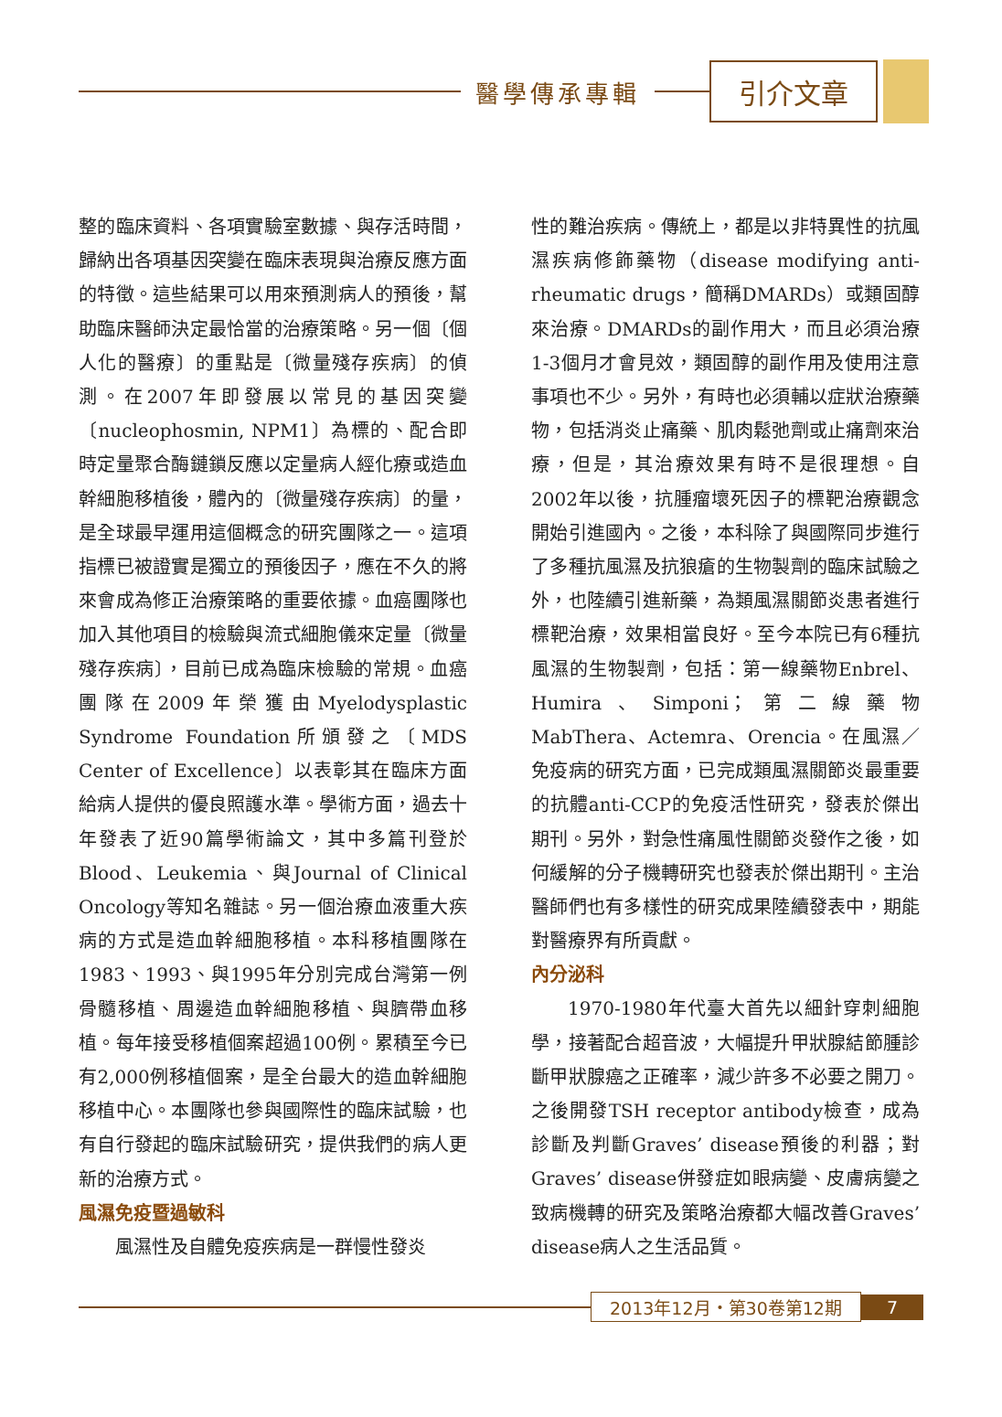醫學傳承專輯
引介文章
整的臨床資料、各項實驗室數據、與存活時間，歸納出各項基因突變在臨床表現與治療反應方面的特徵。這些結果可以用來預測病人的預後，幫助臨床醫師決定最恰當的治療策略。另一個〔個人化的醫療〕的重點是〔微量殘存疾病〕的偵測。在2007年即發展以常見的基因突變〔nucleophosmin, NPM1〕為標的、配合即時定量聚合酶鏈鎖反應以定量病人經化療或造血幹細胞移植後，體內的〔微量殘存疾病〕的量，是全球最早運用這個概念的研究團隊之一。這項指標已被證實是獨立的預後因子，應在不久的將來會成為修正治療策略的重要依據。血癌團隊也加入其他項目的檢驗與流式細胞儀來定量〔微量殘存疾病〕，目前已成為臨床檢驗的常規。血癌團隊在2009年榮獲由Myelodysplastic Syndrome Foundation所頒發之〔MDS Center of Excellence〕以表彰其在臨床方面給病人提供的優良照護水準。學術方面，過去十年發表了近90篇學術論文，其中多篇刊登於Blood、Leukemia、與Journal of Clinical Oncology等知名雜誌。另一個治療血液重大疾病的方式是造血幹細胞移植。本科移植團隊在1983、1993、與1995年分別完成台灣第一例骨髓移植、周邊造血幹細胞移植、與臍帶血移植。每年接受移植個案超過100例。累積至今已有2,000例移植個案，是全台最大的造血幹細胞移植中心。本團隊也參與國際性的臨床試驗，也有自行發起的臨床試驗研究，提供我們的病人更新的治療方式。
風濕免疫暨過敏科
風濕性及自體免疫疾病是一群慢性發炎
性的難治疾病。傳統上，都是以非特異性的抗風濕疾病修飾藥物（disease modifying anti-rheumatic drugs，簡稱DMARDs）或類固醇來治療。DMARDs的副作用大，而且必須治療1-3個月才會見效，類固醇的副作用及使用注意事項也不少。另外，有時也必須輔以症狀治療藥物，包括消炎止痛藥、肌肉鬆弛劑或止痛劑來治療，但是，其治療效果有時不是很理想。自2002年以後，抗腫瘤壞死因子的標靶治療觀念開始引進國內。之後，本科除了與國際同步進行了多種抗風濕及抗狼瘡的生物製劑的臨床試驗之外，也陸續引進新藥，為類風濕關節炎患者進行標靶治療，效果相當良好。至今本院已有6種抗風濕的生物製劑，包括：第一線藥物Enbrel、Humira、Simponi；第二線藥物MabThera、Actemra、Orencia。在風濕／免疫病的研究方面，已完成類風濕關節炎最重要的抗體anti-CCP的免疫活性研究，發表於傑出期刊。另外，對急性痛風性關節炎發作之後，如何緩解的分子機轉研究也發表於傑出期刊。主治醫師們也有多樣性的研究成果陸續發表中，期能對醫療界有所貢獻。
內分泌科
1970-1980年代臺大首先以細針穿刺細胞學，接著配合超音波，大幅提升甲狀腺結節腫診斷甲狀腺癌之正確率，減少許多不必要之開刀。之後開發TSH receptor antibody檢查，成為診斷及判斷Graves’ disease預後的利器；對Graves’ disease併發症如眼病變、皮膚病變之致病機轉的研究及策略治療都大幅改善Graves’ disease病人之生活品質。
2013年12月・第30卷第12期 7